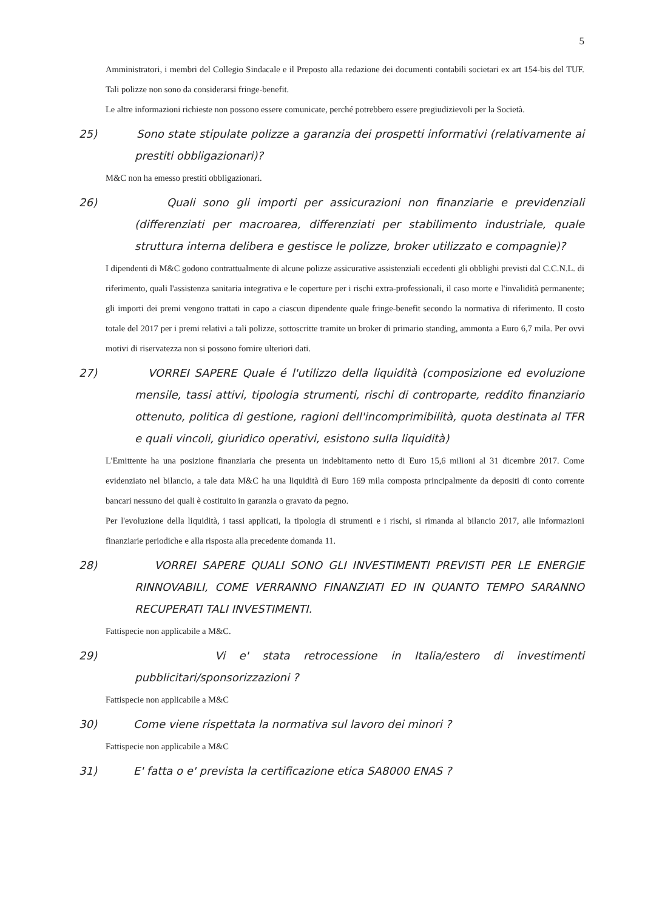5
Amministratori, i membri del Collegio Sindacale e il Preposto alla redazione dei documenti contabili societari ex art 154-bis del TUF. Tali polizze non sono da considerarsi fringe-benefit.
Le altre informazioni richieste non possono essere comunicate, perché potrebbero essere pregiudizievoli per la Società.
25) Sono state stipulate polizze a garanzia dei prospetti informativi (relativamente ai prestiti obbligazionari)?
M&C non ha emesso prestiti obbligazionari.
26) Quali sono gli importi per assicurazioni non finanziarie e previdenziali (differenziati per macroarea, differenziati per stabilimento industriale, quale struttura interna delibera e gestisce le polizze, broker utilizzato e compagnie)?
I dipendenti di M&C godono contrattualmente di alcune polizze assicurative assistenziali eccedenti gli obblighi previsti dal C.C.N.L. di riferimento, quali l'assistenza sanitaria integrativa e le coperture per i rischi extra-professionali, il caso morte e l'invalidità permanente; gli importi dei premi vengono trattati in capo a ciascun dipendente quale fringe-benefit secondo la normativa di riferimento. Il costo totale del 2017 per i premi relativi a tali polizze, sottoscritte tramite un broker di primario standing, ammonta a Euro 6,7 mila. Per ovvi motivi di riservatezza non si possono fornire ulteriori dati.
27) VORREI SAPERE Quale é l'utilizzo della liquidità (composizione ed evoluzione mensile, tassi attivi, tipologia strumenti, rischi di controparte, reddito finanziario ottenuto, politica di gestione, ragioni dell'incomprimibilità, quota destinata al TFR e quali vincoli, giuridico operativi, esistono sulla liquidità)
L'Emittente ha una posizione finanziaria che presenta un indebitamento netto di Euro 15,6 milioni al 31 dicembre 2017. Come evidenziato nel bilancio, a tale data M&C ha una liquidità di Euro 169 mila composta principalmente da depositi di conto corrente bancari nessuno dei quali è costituito in garanzia o gravato da pegno.
Per l'evoluzione della liquidità, i tassi applicati, la tipologia di strumenti e i rischi, si rimanda al bilancio 2017, alle informazioni finanziarie periodiche e alla risposta alla precedente domanda 11.
28) VORREI SAPERE QUALI SONO GLI INVESTIMENTI PREVISTI PER LE ENERGIE RINNOVABILI, COME VERRANNO FINANZIATI ED IN QUANTO TEMPO SARANNO RECUPERATI TALI INVESTIMENTI.
Fattispecie non applicabile a M&C.
29) Vi e' stata retrocessione in Italia/estero di investimenti pubblicitari/sponsorizzazioni ?
Fattispecie non applicabile a M&C
30) Come viene rispettata la normativa sul lavoro dei minori ?
Fattispecie non applicabile a M&C
31) E' fatta o e' prevista la certificazione etica SA8000 ENAS ?